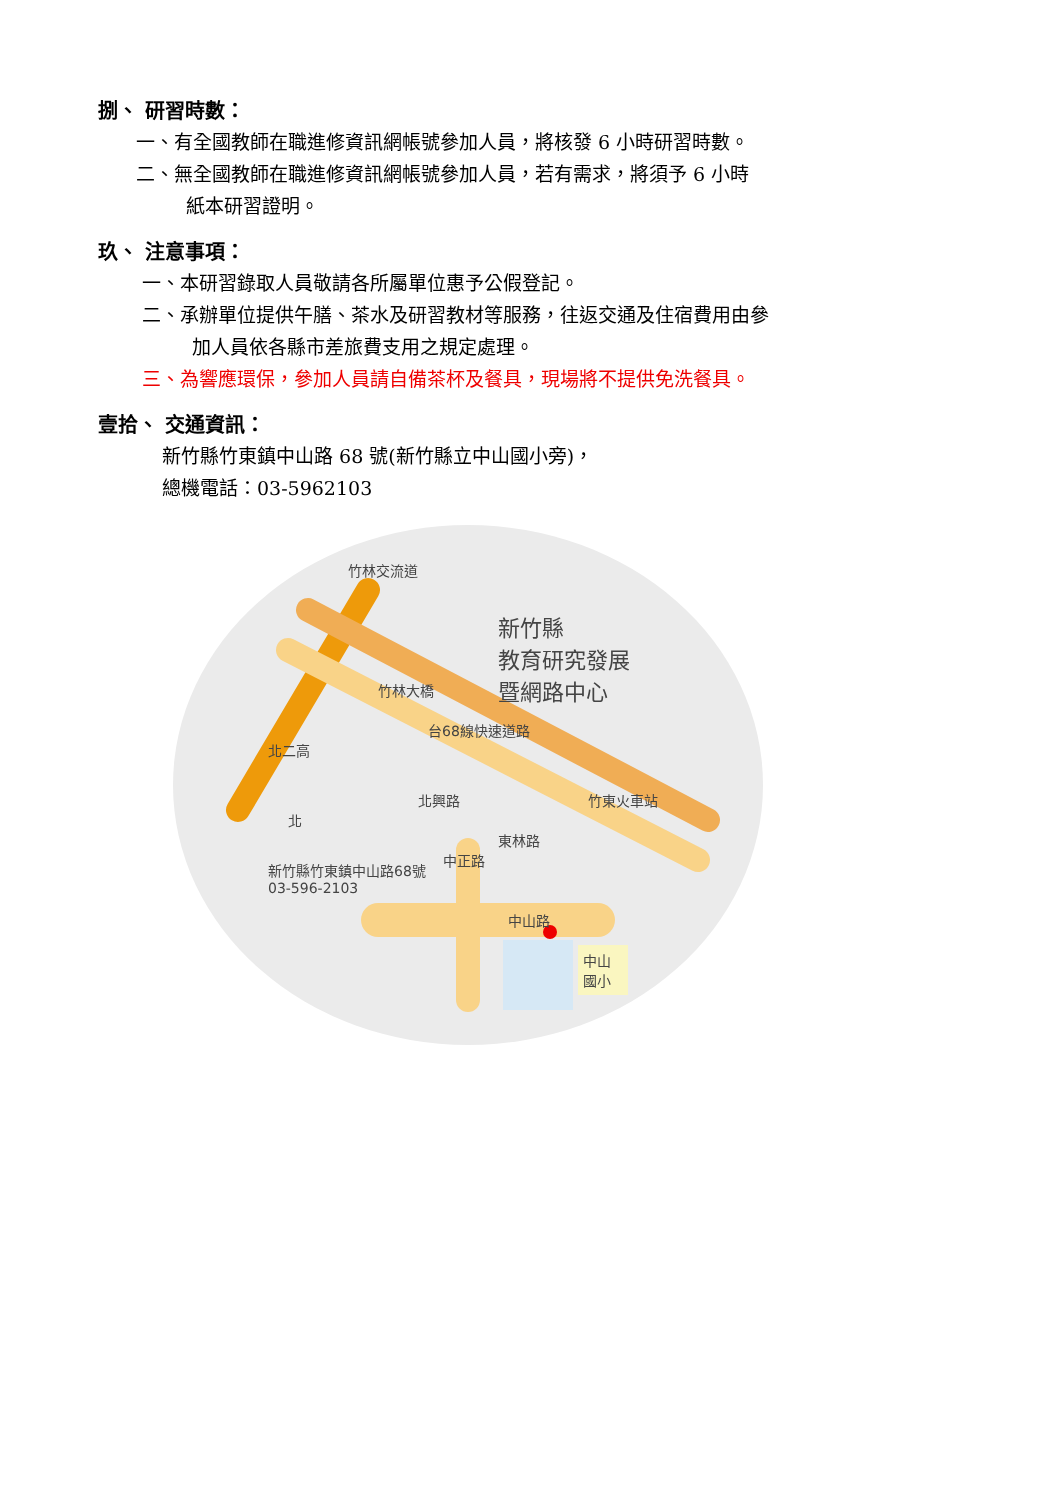捌、 研習時數：
一、有全國教師在職進修資訊網帳號參加人員，將核發 6 小時研習時數。
二、無全國教師在職進修資訊網帳號參加人員，若有需求，將須予 6 小時
紙本研習證明。
玖、 注意事項：
一、本研習錄取人員敬請各所屬單位惠予公假登記。
二、承辦單位提供午膳、茶水及研習教材等服務，往返交通及住宿費用由參
加人員依各縣市差旅費支用之規定處理。
三、為響應環保，參加人員請自備茶杯及餐具，現場將不提供免洗餐具。
壹拾、 交通資訊：
新竹縣竹東鎮中山路 68 號(新竹縣立中山國小旁)，
總機電話：03-5962103
新竹縣
教育研究發展
暨網路中心
竹林交流道
台68線快速道路
北興路
東林路
中正路
竹東火車站
北二高
竹林大橋
北
新竹縣竹東鎮中山路68號
03-596-2103
中山路
中山
國小